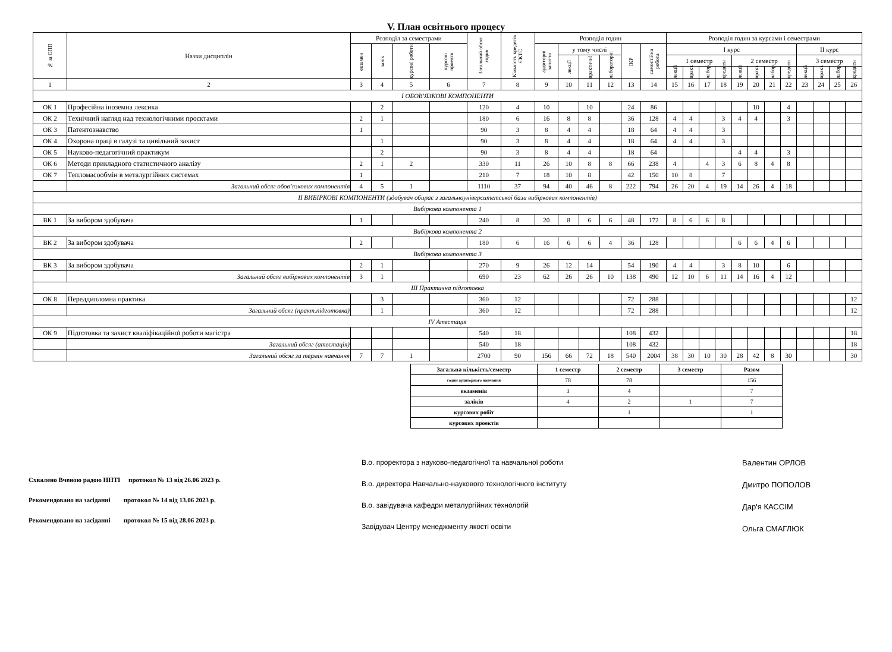V. План освітнього процесу
| № за ОПП | Назви дисциплін | Розподіл за семестрами | | | | Загальний обсяг годин | Кількість кредитів ЄКТС | Розподіл годин | | | | | | Розподіл годин за курсами і семестрами | | | | | | | | | | | |
| --- | --- | --- | --- | --- | --- | --- | --- | --- | --- | --- | --- | --- | --- | --- | --- | --- | --- | --- | --- | --- | --- | --- | --- | --- | --- |
| | | екзамен | залік | курсові роботи | курсові проекти | | | аудиторні заняття | у тому числі | | | ІКР | самостійна робота | І курс | | | | | | | | ІІ курс | | | |
| | | | | | | | | | лекції | практичні | лабораторні | | | 1 семестр | | | | 2 семестр | | | | 3 семестр | | | |
| | | | | | | | | | | | | | | лекції | практ. | лабор. | кредити | лекції | практ. | лабор. | кредити | лекції | практ. | лабор. | кредити |
| 1 | 2 | 3 | 4 | 5 | 6 | 7 | 8 | 9 | 10 | 11 | 12 | 13 | 14 | 15 | 16 | 17 | 18 | 19 | 20 | 21 | 22 | 23 | 24 | 25 | 26 |
| І ОБОВ'ЯЗКОВІ КОМПОНЕНТИ | | | | | | | | | | | | | | | | | | | | | | | | | |
| ОК 1 | Професійна іноземна лексика | | 2 | | | 120 | 4 | 10 | | 10 | | 24 | 86 | | | | | | 10 | | 4 | | | | |
| ОК 2 | Технічний нагляд над технологічними проєктами | 2 | 1 | | | 180 | 6 | 16 | 8 | 8 | | 36 | 128 | 4 | 4 | | 3 | 4 | 4 | | 3 | | | | |
| ОК 3 | Патентознавство | 1 | | | | 90 | 3 | 8 | 4 | 4 | | 18 | 64 | 4 | 4 | | 3 | | | | | | | | |
| ОК 4 | Охорона праці в галузі та цивільний захист | | 1 | | | 90 | 3 | 8 | 4 | 4 | | 18 | 64 | 4 | 4 | | 3 | | | | | | | | |
| ОК 5 | Науково-педагогічний практикум | | 2 | | | 90 | 3 | 8 | 4 | 4 | | 18 | 64 | | | | | 4 | 4 | | 3 | | | | |
| ОК 6 | Методи прикладного статистичного аналізу | 2 | 1 | 2 | | 330 | 11 | 26 | 10 | 8 | 8 | 66 | 238 | 4 | | 4 | 3 | 6 | 8 | 4 | 8 | | | | |
| ОК 7 | Тепломасообмін в металургійних системах | 1 | | | | 210 | 7 | 18 | 10 | 8 | | 42 | 150 | 10 | 8 | | 7 | | | | | | | | |
| | Загальний обсяг обов’язкових компонентів | 4 | 5 | 1 | | 1110 | 37 | 94 | 40 | 46 | 8 | 222 | 794 | 26 | 20 | 4 | 19 | 14 | 26 | 4 | 18 | | | | |
| ІІ ВИБІРКОВІ КОМПОНЕНТИ (здобувач обирає з загальноуніверситетської бази вибіркових компонентів) | | | | | | | | | | | | | | | | | | | | | | | | | |
| Вибіркова компонента 1 | | | | | | | | | | | | | | | | | | | | | | | | | |
| ВК 1 | За вибором здобувача | 1 | | | | 240 | 8 | 20 | 8 | 6 | 6 | 48 | 172 | 8 | 6 | 6 | 8 | | | | | | | | |
| Вибіркова компонента 2 | | | | | | | | | | | | | | | | | | | | | | | | | |
| ВК 2 | За вибором здобувача | 2 | | | | 180 | 6 | 16 | 6 | 6 | 4 | 36 | 128 | | | | | 6 | 6 | 4 | 6 | | | | |
| Вибіркова компонента 3 | | | | | | | | | | | | | | | | | | | | | | | | | |
| ВК 3 | За вибором здобувача | 2 | 1 | | | 270 | 9 | 26 | 12 | 14 | | 54 | 190 | 4 | 4 | | 3 | 8 | 10 | | 6 | | | | |
| | Загальний обсяг вибіркових компонентів | 3 | 1 | | | 690 | 23 | 62 | 26 | 26 | 10 | 138 | 490 | 12 | 10 | 6 | 11 | 14 | 16 | 4 | 12 | | | | |
| ІІІ Практична підготовка | | | | | | | | | | | | | | | | | | | | | | | | | |
| ОК 8 | Переддипломна практика | | 3 | | | 360 | 12 | | | | | 72 | 288 | | | | | | | | | | | | 12 |
| | Загальний обсяг (практ.підготовка) | | 1 | | | 360 | 12 | | | | | 72 | 288 | | | | | | | | | | | | 12 |
| IV Атестація | | | | | | | | | | | | | | | | | | | | | | | | | |
| ОК 9 | Підготовка та захист кваліфікаційної роботи магістра | | | | | 540 | 18 | | | | | 108 | 432 | | | | | | | | | | | | 18 |
| | Загальний обсяг (атестація) | | | | | 540 | 18 | | | | | 108 | 432 | | | | | | | | | | | | 18 |
| | Загальний обсяг за термін навчання | 7 | 7 | 1 | | 2700 | 90 | 156 | 66 | 72 | 18 | 540 | 2004 | 38 | 30 | 10 | 30 | 28 | 42 | 8 | 30 | | | | 30 |
| Загальна кількість/семестр | 1 семестр | 2 семестр | 3 семестр | Разом |
| годин аудиторного навчання | 78 | 78 | | 156 |
| екзаменів | 3 | 4 | | 7 |
| заліків | 4 | 2 | 1 | 7 |
| курсових робіт | | 1 | | 1 |
| курсових проектів | | | | |
Схвалено Вченою радою ННТІ протокол № 13 від 26.06 2023 р.
Рекомендовано на засіданні протокол № 14 від 13.06 2023 р.
Рекомендовано на засіданні протокол № 15 від 28.06 2023 р.
В.о. проректора з науково-педагогічної та навчальної роботи
В.о. директора Навчально-наукового технологічного інституту
В.о. завідувача кафедри металургійних технологій
Завідувач Центру менеджменту якості освіти
Валентин ОРЛОВ
Дмитро ПОПОЛОВ
Дар'я КАССІМ
Ольга СМАГЛЮК